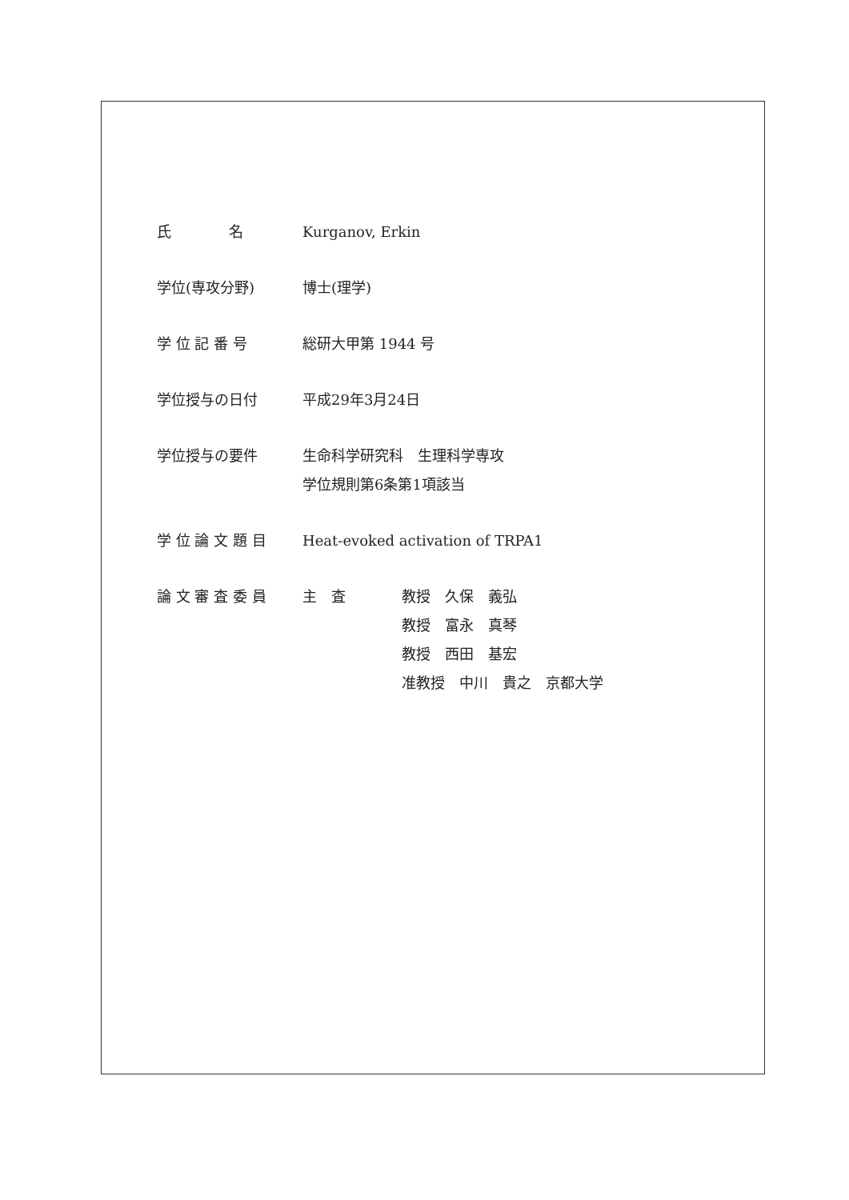| 氏 名 | Kurganov, Erkin |
| 学位(専攻分野) | 博士(理学) |
| 学 位 記 番 号 | 総研大甲第 1944 号 |
| 学位授与の日付 | 平成29年3月24日 |
| 学位授与の要件 | 生命科学研究科 生理科学専攻 学位規則第6条第1項該当 |
| 学 位 論 文 題 目 | Heat-evoked activation of TRPA1 |
| 論 文 審 査 委 員 | / 主 査 / 教授 久保 義弘 教授 富永 真琴 教授 西田 基宏 准教授 中川 貴之 京都大学 / |